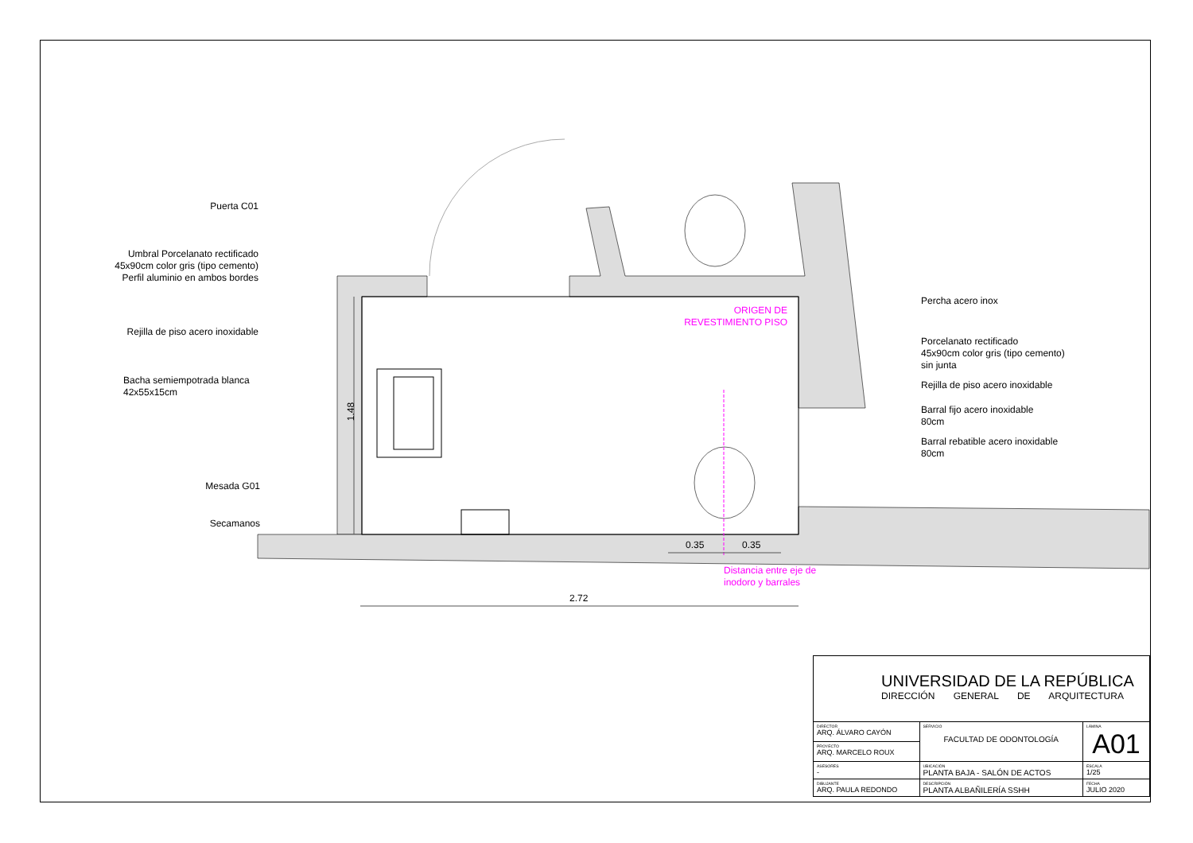Puerta C01
Umbral Porcelanato rectificado
45x90cm color gris (tipo cemento)
Perfil aluminio en ambos bordes
Rejilla de piso acero inoxidable
Bacha semiempotrada blanca
42x55x15cm
Mesada G01
Secamanos
1.48
ORIGEN DE
REVESTIMIENTO PISO
Percha acero inox
Porcelanato rectificado
45x90cm color gris (tipo cemento)
sin junta
Rejilla de piso acero inoxidable
Barral fijo acero inoxidable
80cm
Barral rebatible acero inoxidable
80cm
0.35 0.35
Distancia entre eje de
inodoro y barrales
2.72
| UNIVERSIDAD DE LA REPÚBLICA DIRECCIÓN GENERAL DE ARQUITECTURA | | |
| DIRECTOR ARQ. ÁLVARO CAYÓN | SERVICIO FACULTAD DE ODONTOLOGÍA | LÁMINA A01 |
| PROYECTO ARQ. MARCELO ROUX | | |
| ASESORES - | UBICACIÓN PLANTA BAJA - SALÓN DE ACTOS | ESCALA 1/25 |
| DIBUJANTE ARQ. PAULA REDONDO | DESCRIPCIÓN PLANTA ALBAÑILERÍA SSHH | FECHA JULIO 2020 |